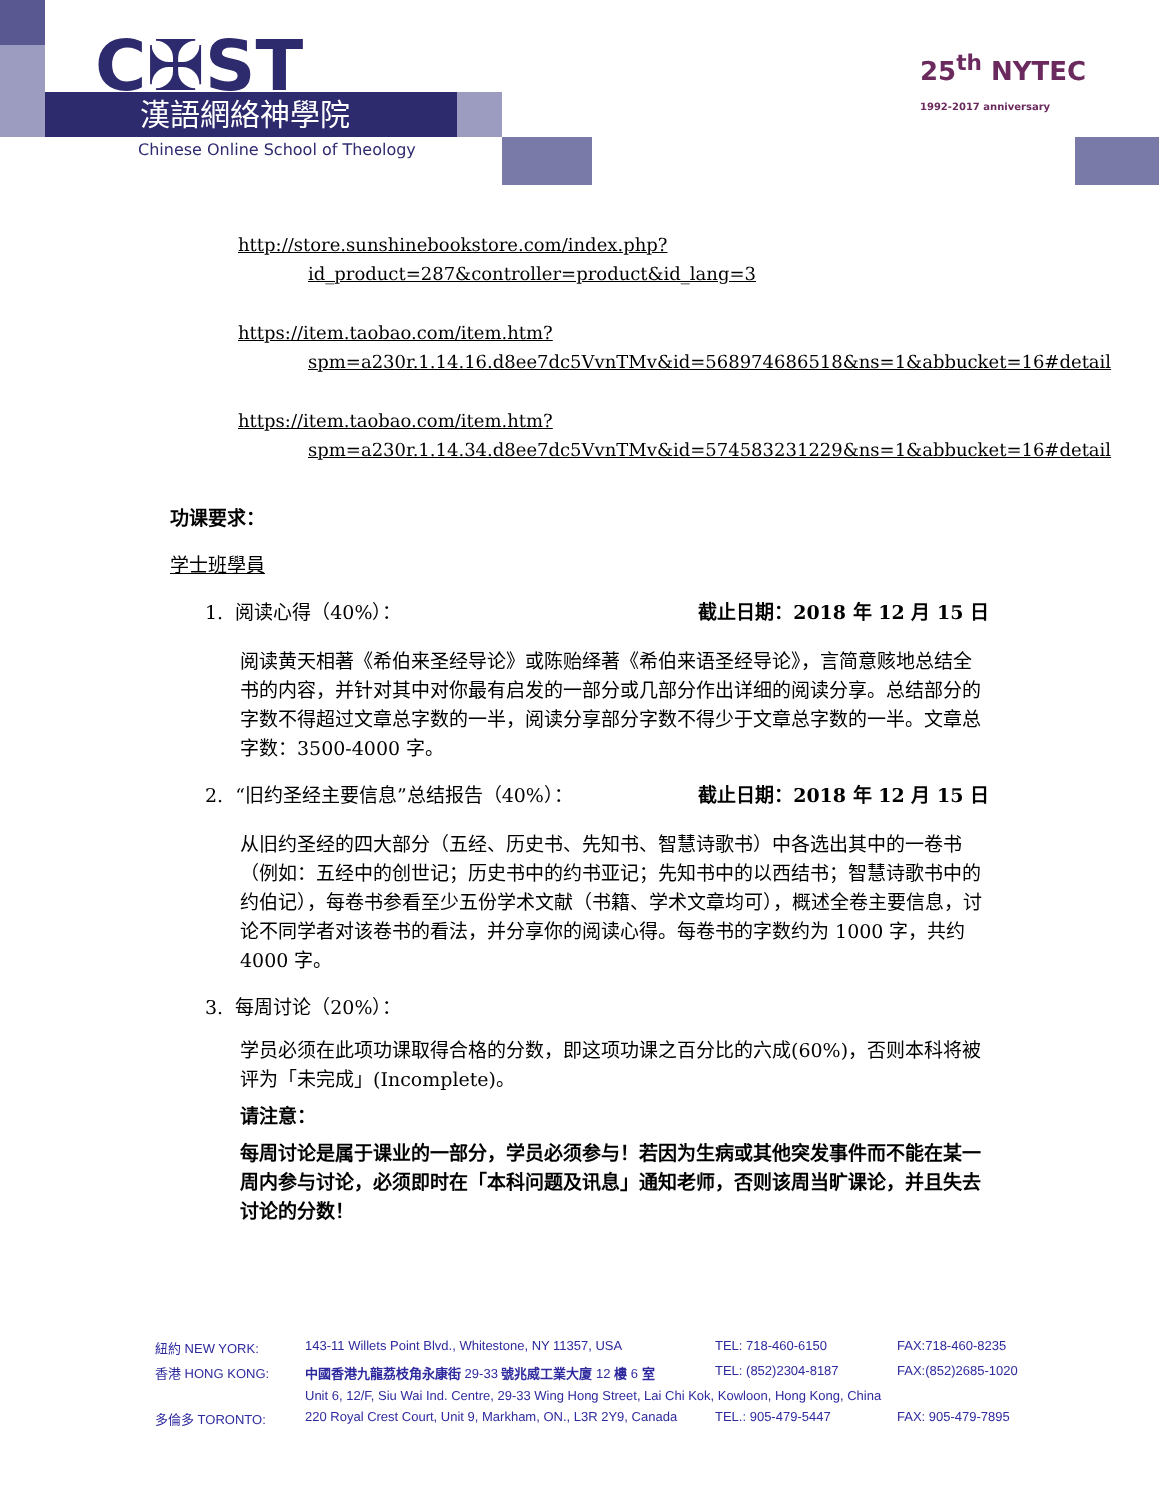C✠ST
漢語網絡神學院
Chinese Online School of Theology
25<sup>th</sup> NYTEC
1992-2017 anniversary
http://store.sunshinebookstore.com/index.php?id_product=287&controller=product&id_lang=3
https://item.taobao.com/item.htm?spm=a230r.1.14.16.d8ee7dc5VvnTMv&id=568974686518&ns=1&abbucket=16#detail
https://item.taobao.com/item.htm?spm=a230r.1.14.34.d8ee7dc5VvnTMv&id=574583231229&ns=1&abbucket=16#detail
功课要求：
学士班學員
1. 阅读心得（40%）： 截止日期：2018 年 12 月 15 日
阅读黄天相著《希伯来圣经导论》或陈贻绎著《希伯来语圣经导论》，言简意赅地总结全书的内容，并针对其中对你最有启发的一部分或几部分作出详细的阅读分享。总结部分的字数不得超过文章总字数的一半，阅读分享部分字数不得少于文章总字数的一半。文章总字数：3500-4000 字。
2. “旧约圣经主要信息”总结报告（40%）： 截止日期：2018 年 12 月 15 日
从旧约圣经的四大部分（五经、历史书、先知书、智慧诗歌书）中各选出其中的一卷书（例如：五经中的创世记；历史书中的约书亚记；先知书中的以西结书；智慧诗歌书中的约伯记），每卷书参看至少五份学术文献（书籍、学术文章均可），概述全卷主要信息，讨论不同学者对该卷书的看法，并分享你的阅读心得。每卷书的字数约为 1000 字，共约 4000 字。
3. 每周讨论（20%）：
学员必须在此项功课取得合格的分数，即这项功课之百分比的六成(60%)，否则本科将被评为「未完成」(Incomplete)。
请注意：
每周讨论是属于课业的一部分，学员必须参与！若因为生病或其他突发事件而不能在某一周内参与讨论，必须即时在「本科问题及讯息」通知老师，否则该周当旷课论，并且失去讨论的分数！
| 紐約 NEW YORK: | 143-11 Willets Point Blvd., Whitestone, NY 11357, USA | TEL: 718-460-6150 | FAX:718-460-8235 |
| 香港 HONG KONG: | 中國香港九龍荔枝角永康街 29-33 號兆威工業大廈 12 樓 6 室 | TEL: (852)2304-8187 | FAX:(852)2685-1020 |
| | Unit 6, 12/F, Siu Wai Ind. Centre, 29-33 Wing Hong Street, Lai Chi Kok, Kowloon, Hong Kong, China | | |
| 多倫多 TORONTO: | 220 Royal Crest Court, Unit 9, Markham, ON., L3R 2Y9, Canada | TEL.: 905-479-5447 | FAX: 905-479-7895 |